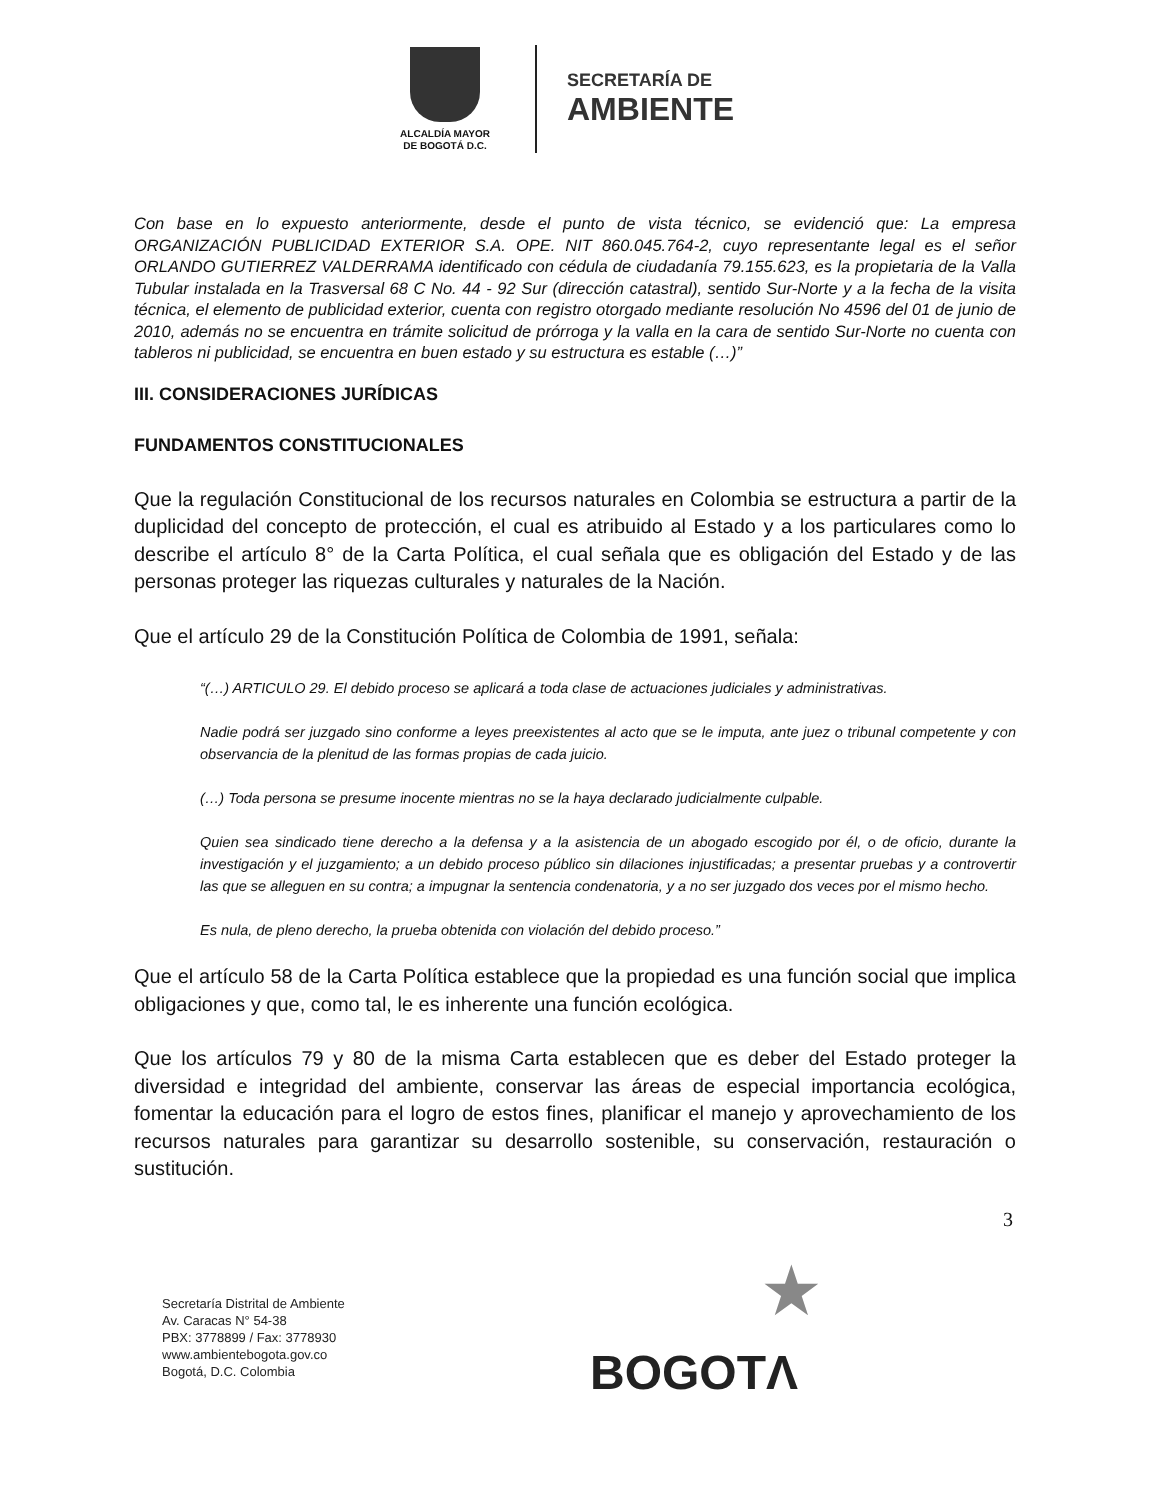ALCALDÍA MAYOR
DE BOGOTÁ D.C.
SECRETARÍA DE
AMBIENTE
Con base en lo expuesto anteriormente, desde el punto de vista técnico, se evidenció que: La empresa ORGANIZACIÓN PUBLICIDAD EXTERIOR S.A. OPE. NIT 860.045.764-2, cuyo representante legal es el señor ORLANDO GUTIERREZ VALDERRAMA identificado con cédula de ciudadanía 79.155.623, es la propietaria de la Valla Tubular instalada en la Trasversal 68 C No. 44 - 92 Sur (dirección catastral), sentido Sur-Norte y a la fecha de la visita técnica, el elemento de publicidad exterior, cuenta con registro otorgado mediante resolución No 4596 del 01 de junio de 2010, además no se encuentra en trámite solicitud de prórroga y la valla en la cara de sentido Sur-Norte no cuenta con tableros ni publicidad, se encuentra en buen estado y su estructura es estable (…)”
III. CONSIDERACIONES JURÍDICAS
FUNDAMENTOS CONSTITUCIONALES
Que la regulación Constitucional de los recursos naturales en Colombia se estructura a partir de la duplicidad del concepto de protección, el cual es atribuido al Estado y a los particulares como lo describe el artículo 8° de la Carta Política, el cual señala que es obligación del Estado y de las personas proteger las riquezas culturales y naturales de la Nación.
Que el artículo 29 de la Constitución Política de Colombia de 1991, señala:
“(…) ARTICULO 29. El debido proceso se aplicará a toda clase de actuaciones judiciales y administrativas.
Nadie podrá ser juzgado sino conforme a leyes preexistentes al acto que se le imputa, ante juez o tribunal competente y con observancia de la plenitud de las formas propias de cada juicio.
(…) Toda persona se presume inocente mientras no se la haya declarado judicialmente culpable.
Quien sea sindicado tiene derecho a la defensa y a la asistencia de un abogado escogido por él, o de oficio, durante la investigación y el juzgamiento; a un debido proceso público sin dilaciones injustificadas; a presentar pruebas y a controvertir las que se alleguen en su contra; a impugnar la sentencia condenatoria, y a no ser juzgado dos veces por el mismo hecho.
Es nula, de pleno derecho, la prueba obtenida con violación del debido proceso.”
Que el artículo 58 de la Carta Política establece que la propiedad es una función social que implica obligaciones y que, como tal, le es inherente una función ecológica.
Que los artículos 79 y 80 de la misma Carta establecen que es deber del Estado proteger la diversidad e integridad del ambiente, conservar las áreas de especial importancia ecológica, fomentar la educación para el logro de estos fines, planificar el manejo y aprovechamiento de los recursos naturales para garantizar su desarrollo sostenible, su conservación, restauración o sustitución.
3
Secretaría Distrital de Ambiente
Av. Caracas N° 54-38
PBX: 3778899 / Fax: 3778930
www.ambientebogota.gov.co
Bogotá, D.C. Colombia
★
BOGOTΛ